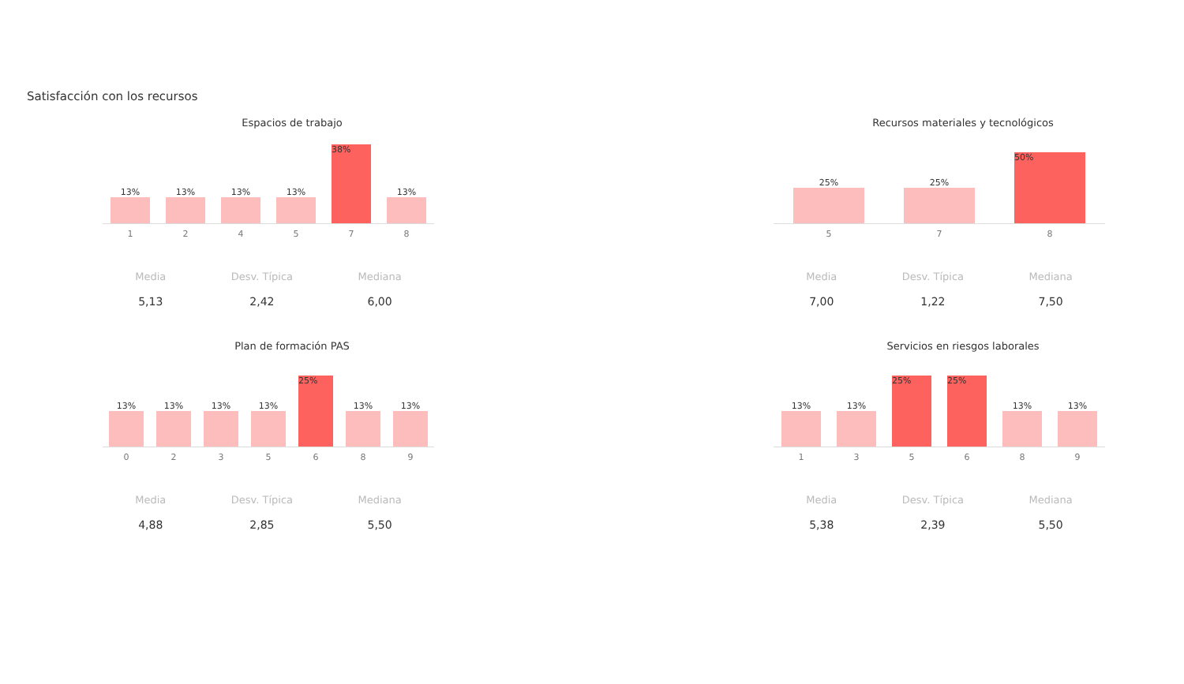Satisfacción con los recursos
Espacios de trabajo
13%
13%
13%
13%
38%
13%
1 2 4 5 7 8
Media
5,13
Desv. Típica
2,42
Mediana
6,00
Recursos materiales y tecnológicos
25%
25%
50%
5 7 8
Media
7,00
Desv. Típica
1,22
Mediana
7,50
Plan de formación PAS
13%
13%
13%
13%
25%
13%
13%
0 2 3 5 6 8 9
Media
4,88
Desv. Típica
2,85
Mediana
5,50
Servicios en riesgos laborales
13%
13%
25%
25%
13%
13%
1 3 5 6 8 9
Media
5,38
Desv. Típica
2,39
Mediana
5,50